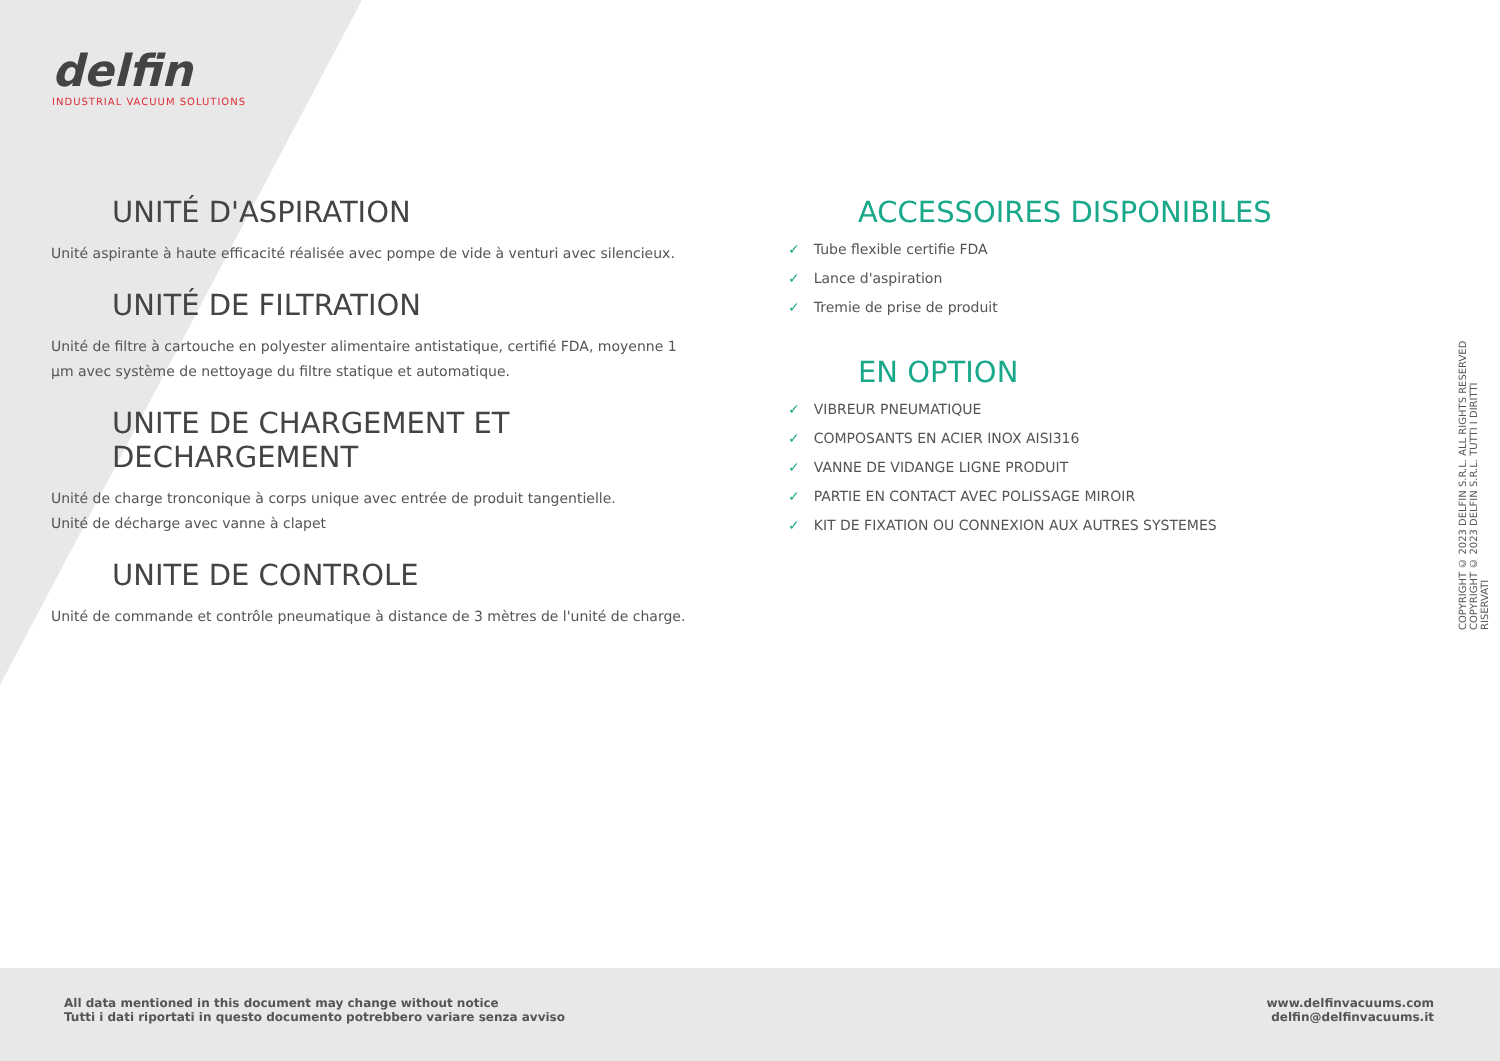delfin
INDUSTRIAL VACUUM SOLUTIONS
UNITÉ D'ASPIRATION
Unité aspirante à haute efficacité réalisée avec pompe de vide à venturi avec silencieux.
UNITÉ DE FILTRATION
Unité de filtre à cartouche en polyester alimentaire antistatique, certifié FDA, moyenne 1
µm avec système de nettoyage du filtre statique et automatique.
UNITE DE CHARGEMENT ET DECHARGEMENT
Unité de charge tronconique à corps unique avec entrée de produit tangentielle.
Unité de décharge avec vanne à clapet
UNITE DE CONTROLE
Unité de commande et contrôle pneumatique à distance de 3 mètres de l'unité de charge.
ACCESSOIRES DISPONIBILES
✓ Tube flexible certifie FDA
✓ Lance d'aspiration
✓ Tremie de prise de produit
EN OPTION
✓ VIBREUR PNEUMATIQUE
✓ COMPOSANTS EN ACIER INOX AISI316
✓ VANNE DE VIDANGE LIGNE PRODUIT
✓ PARTIE EN CONTACT AVEC POLISSAGE MIROIR
✓ KIT DE FIXATION OU CONNEXION AUX AUTRES SYSTEMES
COPYRIGHT © 2023 DELFIN S.R.L. ALL RIGHTS RESERVED
COPYRIGHT © 2023 DELFIN S.R.L. TUTTI I DIRITTI RISERVATI
All data mentioned in this document may change without notice
Tutti i dati riportati in questo documento potrebbero variare senza avviso
www.delfinvacuums.com
delfin@delfinvacuums.it